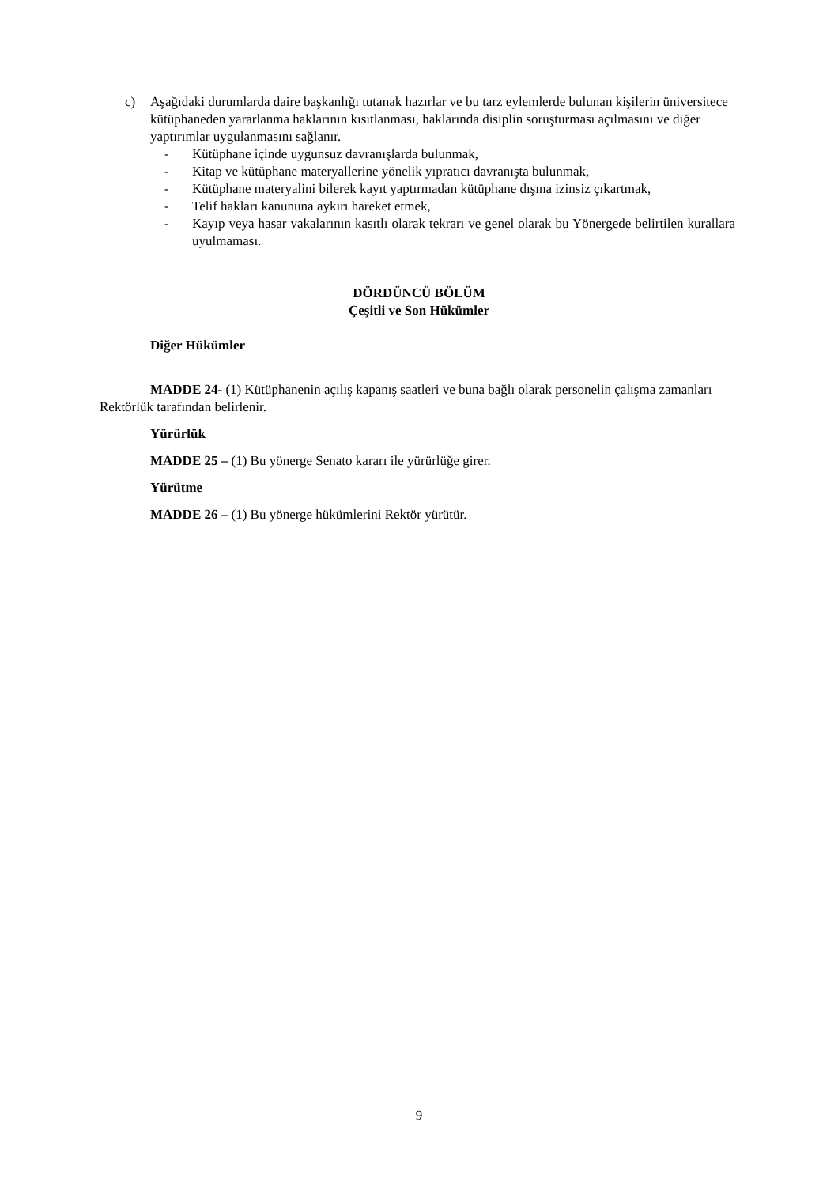c) Aşağıdaki durumlarda daire başkanlığı tutanak hazırlar ve bu tarz eylemlerde bulunan kişilerin üniversitece kütüphaneden yararlanma haklarının kısıtlanması, haklarında disiplin soruşturması açılmasını ve diğer yaptırımlar uygulanmasını sağlanır.
- Kütüphane içinde uygunsuz davranışlarda bulunmak,
- Kitap ve kütüphane materyallerine yönelik yıpratıcı davranışta bulunmak,
- Kütüphane materyalini bilerek kayıt yaptırmadan kütüphane dışına izinsiz çıkartmak,
- Telif hakları kanununa aykırı hareket etmek,
- Kayıp veya hasar vakalarının kasıtlı olarak tekrarı ve genel olarak bu Yönergede belirtilen kurallara uyulmaması.
DÖRDÜNCÜ BÖLÜM
Çeşitli ve Son Hükümler
Diğer Hükümler
MADDE 24- (1) Kütüphanenin açılış kapanış saatleri ve buna bağlı olarak personelin çalışma zamanları Rektörlük tarafından belirlenir.
Yürürlük
MADDE 25 – (1) Bu yönerge Senato kararı ile yürürlüğe girer.
Yürütme
MADDE 26 – (1) Bu yönerge hükümlerini Rektör yürütür.
9